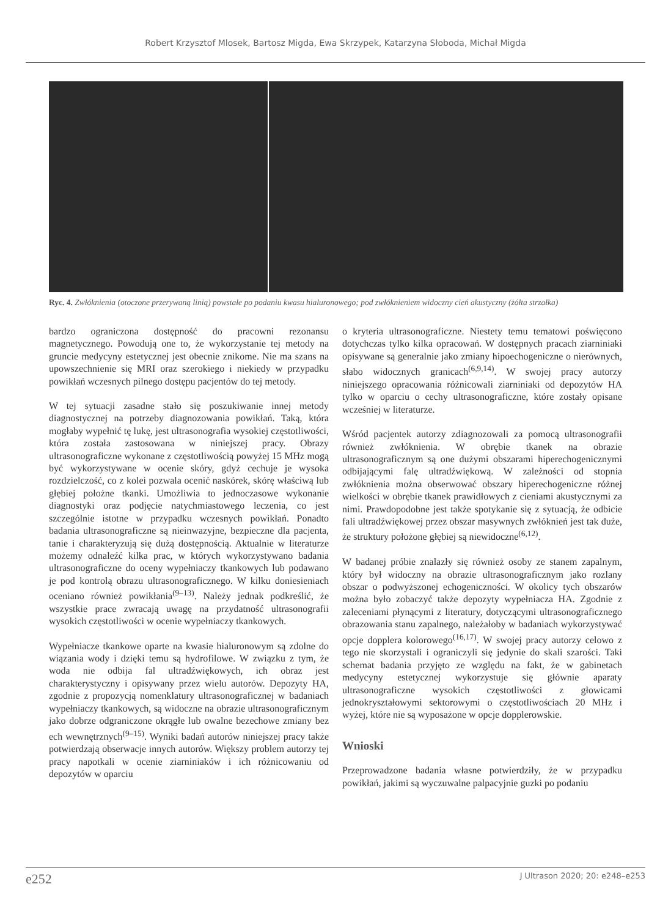Robert Krzysztof Mlosek, Bartosz Migda, Ewa Skrzypek, Katarzyna Słoboda, Michał Migda
Ryc. 4. Zwłóknienia (otoczone przerywaną linią) powstałe po podaniu kwasu hialuronowego; pod zwłóknieniem widoczny cień akustyczny (żółta strzałka)
bardzo ograniczona dostępność do pracowni rezonansu magnetycznego. Powodują one to, że wykorzystanie tej metody na gruncie medycyny estetycznej jest obecnie znikome. Nie ma szans na upowszechnienie się MRI oraz szerokiego i niekiedy w przypadku powikłań wczesnych pilnego dostępu pacjentów do tej metody.
W tej sytuacji zasadne stało się poszukiwanie innej metody diagnostycznej na potrzeby diagnozowania powikłań. Taką, która mogłaby wypełnić tę lukę, jest ultrasonografia wysokiej częstotliwości, która została zastosowana w niniejszej pracy. Obrazy ultrasonograficzne wykonane z częstotliwością powyżej 15 MHz mogą być wykorzystywane w ocenie skóry, gdyż cechuje je wysoka rozdzielczość, co z kolei pozwala ocenić naskórek, skórę właściwą lub głębiej położne tkanki. Umożliwia to jednoczasowe wykonanie diagnostyki oraz podjęcie natychmiastowego leczenia, co jest szczególnie istotne w przypadku wczesnych powikłań. Ponadto badania ultrasonograficzne są nieinwazyjne, bezpieczne dla pacjenta, tanie i charakteryzują się dużą dostępnością. Aktualnie w literaturze możemy odnaleźć kilka prac, w których wykorzystywano badania ultrasonograficzne do oceny wypełniaczy tkankowych lub podawano je pod kontrolą obrazu ultrasonograficznego. W kilku doniesieniach oceniano również powikłania<sup>(9–13)</sup>. Należy jednak podkreślić, że wszystkie prace zwracają uwagę na przydatność ultrasonografii wysokich częstotliwości w ocenie wypełniaczy tkankowych.
Wypełniacze tkankowe oparte na kwasie hialuronowym są zdolne do wiązania wody i dzięki temu są hydrofilowe. W związku z tym, że woda nie odbija fal ultradźwiękowych, ich obraz jest charakterystyczny i opisywany przez wielu autorów. Depozyty HA, zgodnie z propozycją nomenklatury ultrasonograficznej w badaniach wypełniaczy tkankowych, są widoczne na obrazie ultrasonograficznym jako dobrze odgraniczone okrągłe lub owalne bezechowe zmiany bez ech wewnętrznych<sup>(9–15)</sup>. Wyniki badań autorów niniejszej pracy także potwierdzają obserwacje innych autorów. Większy problem autorzy tej pracy napotkali w ocenie ziarniniaków i ich różnicowaniu od depozytów w oparciu
o kryteria ultrasonograficzne. Niestety temu tematowi poświęcono dotychczas tylko kilka opracowań. W dostępnych pracach ziarniniaki opisywane są generalnie jako zmiany hipoechogeniczne o nierównych, słabo widocznych granicach<sup>(6,9,14)</sup>. W swojej pracy autorzy niniejszego opracowania różnicowali ziarniniaki od depozytów HA tylko w oparciu o cechy ultrasonograficzne, które zostały opisane wcześniej w literaturze.
Wśród pacjentek autorzy zdiagnozowali za pomocą ultrasonografii również zwłóknienia. W obrębie tkanek na obrazie ultrasonograficznym są one dużymi obszarami hiperechogenicznymi odbijającymi falę ultradźwiękową. W zależności od stopnia zwłóknienia można obserwować obszary hiperechogeniczne różnej wielkości w obrębie tkanek prawidłowych z cieniami akustycznymi za nimi. Prawdopodobne jest także spotykanie się z sytuacją, że odbicie fali ultradźwiękowej przez obszar masywnych zwłóknień jest tak duże, że struktury położone głębiej są niewidoczne<sup>(6,12)</sup>.
W badanej próbie znalazły się również osoby ze stanem zapalnym, który był widoczny na obrazie ultrasonograficznym jako rozlany obszar o podwyższonej echogeniczności. W okolicy tych obszarów można było zobaczyć także depozyty wypełniacza HA. Zgodnie z zaleceniami płynącymi z literatury, dotyczącymi ultrasonograficznego obrazowania stanu zapalnego, należałoby w badaniach wykorzystywać opcje dopplera kolorowego<sup>(16,17)</sup>. W swojej pracy autorzy celowo z tego nie skorzystali i ograniczyli się jedynie do skali szarości. Taki schemat badania przyjęto ze względu na fakt, że w gabinetach medycyny estetycznej wykorzystuje się głównie aparaty ultrasonograficzne wysokich częstotliwości z głowicami jednokryształowymi sektorowymi o częstotliwościach 20 MHz i wyżej, które nie są wyposażone w opcje dopplerowskie.
Wnioski
Przeprowadzone badania własne potwierdziły, że w przypadku powikłań, jakimi są wyczuwalne palpacyjnie guzki po podaniu
e252 J Ultrason 2020; 20: e248–e253